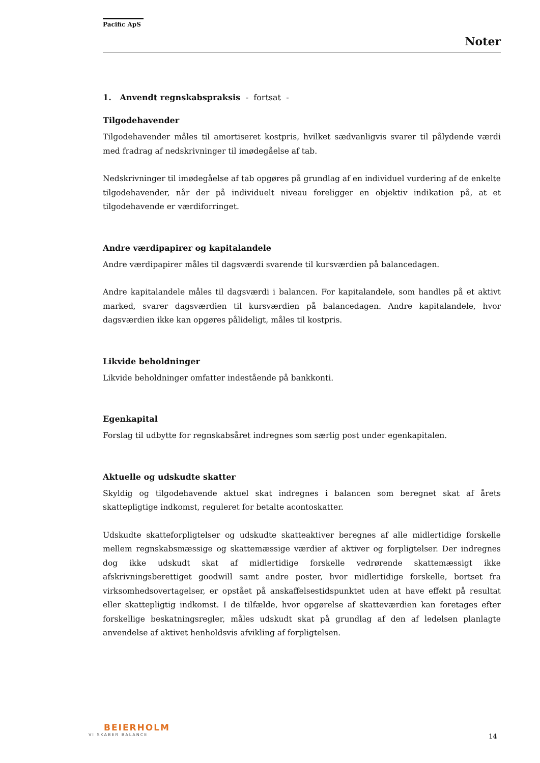Pacific ApS
Noter
1. Anvendt regnskabspraksis - fortsat -
Tilgodehavender
Tilgodehavender måles til amortiseret kostpris, hvilket sædvanligvis svarer til pålydende værdi med fradrag af nedskrivninger til imødegåelse af tab.
Nedskrivninger til imødegåelse af tab opgøres på grundlag af en individuel vurdering af de enkelte tilgodehavender, når der på individuelt niveau foreligger en objektiv indikation på, at et tilgodehavende er værdiforringet.
Andre værdipapirer og kapitalandele
Andre værdipapirer måles til dagsværdi svarende til kursværdien på balancedagen.
Andre kapitalandele måles til dagsværdi i balancen. For kapitalandele, som handles på et aktivt marked, svarer dagsværdien til kursværdien på balancedagen. Andre kapitalandele, hvor dagsværdien ikke kan opgøres pålideligt, måles til kostpris.
Likvide beholdninger
Likvide beholdninger omfatter indestående på bankkonti.
Egenkapital
Forslag til udbytte for regnskabsåret indregnes som særlig post under egenkapitalen.
Aktuelle og udskudte skatter
Skyldig og tilgodehavende aktuel skat indregnes i balancen som beregnet skat af årets skattepligtige indkomst, reguleret for betalte acontoskatter.
Udskudte skatteforpligtelser og udskudte skatteaktiver beregnes af alle midlertidige forskelle mellem regnskabsmæssige og skattemæssige værdier af aktiver og forpligtelser. Der indregnes dog ikke udskudt skat af midlertidige forskelle vedrørende skattemæssigt ikke afskrivningsberettiget goodwill samt andre poster, hvor midlertidige forskelle, bortset fra virksomhedsovertagelser, er opstået på anskaffelsestidspunktet uden at have effekt på resultat eller skattepligtig indkomst. I de tilfælde, hvor opgørelse af skatteværdien kan foretages efter forskellige beskatningsregler, måles udskudt skat på grundlag af den af ledelsen planlagte anvendelse af aktivet henholdsvis afvikling af forpligtelsen.
BEIERHOLM
VI SKABER BALANCE
14